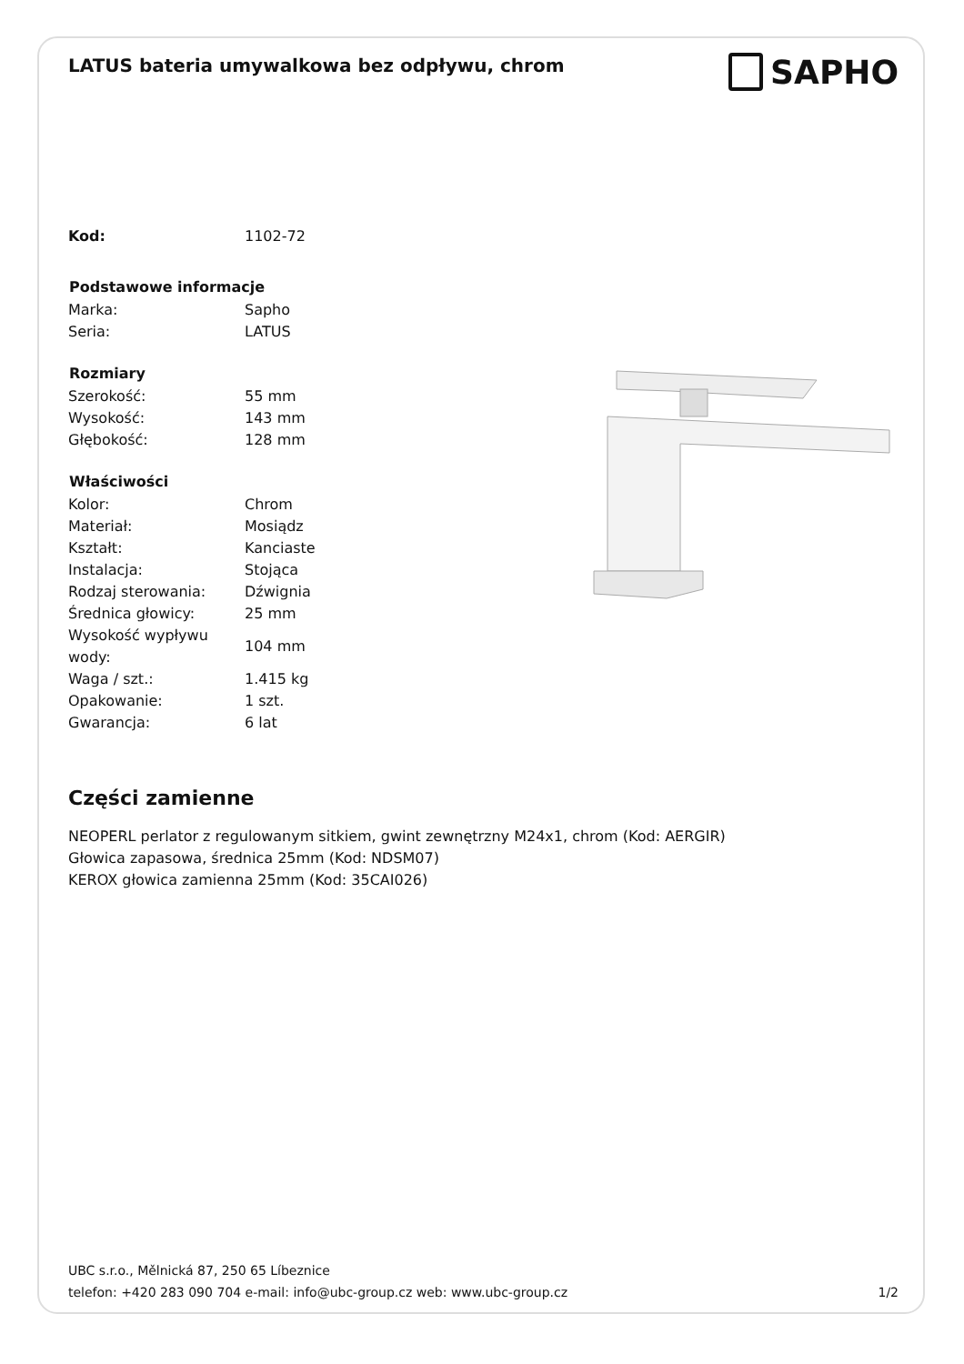LATUS bateria umywalkowa bez odpływu, chrom
SAPHO
| Kod: | 1102-72 |
| Podstawowe informacje | |
| Marka: | Sapho |
| Seria: | LATUS |
| Rozmiary | |
| Szerokość: | 55 mm |
| Wysokość: | 143 mm |
| Głębokość: | 128 mm |
| Właściwości | |
| Kolor: | Chrom |
| Materiał: | Mosiądz |
| Kształt: | Kanciaste |
| Instalacja: | Stojąca |
| Rodzaj sterowania: | Dźwignia |
| Średnica głowicy: | 25 mm |
| Wysokość wypływu wody: | 104 mm |
| Waga / szt.: | 1.415 kg |
| Opakowanie: | 1 szt. |
| Gwarancja: | 6 lat |
Części zamienne
NEOPERL perlator z regulowanym sitkiem, gwint zewnętrzny M24x1, chrom (Kod: AERGIR)
Głowica zapasowa, średnica 25mm (Kod: NDSM07)
KEROX głowica zamienna 25mm (Kod: 35CAI026)
UBC s.r.o., Mělnická 87, 250 65 Líbeznice
telefon: +420 283 090 704 e-mail: info@ubc-group.cz web: www.ubc-group.cz
1/2